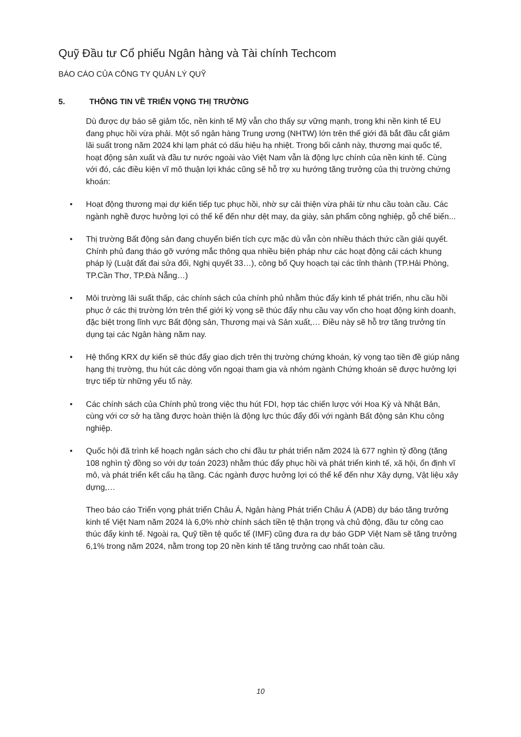Quỹ Đầu tư Cổ phiếu Ngân hàng và Tài chính Techcom
BÁO CÁO CỦA CÔNG TY QUẢN LÝ QUỸ
5. THÔNG TIN VỀ TRIỂN VỌNG THỊ TRƯỜNG
Dù được dự báo sẽ giảm tốc, nền kinh tế Mỹ vẫn cho thấy sự vững mạnh, trong khi nền kinh tế EU đang phục hồi vừa phải. Một số ngân hàng Trung ương (NHTW) lớn trên thế giới đã bắt đầu cắt giảm lãi suất trong năm 2024 khi lạm phát có dấu hiệu hạ nhiệt. Trong bối cảnh này, thương mại quốc tế, hoạt động sản xuất và đầu tư nước ngoài vào Việt Nam vẫn là động lực chính của nền kinh tế. Cùng với đó, các điều kiện vĩ mô thuận lợi khác cũng sẽ hỗ trợ xu hướng tăng trưởng của thị trường chứng khoán:
• Hoạt động thương mại dự kiến tiếp tục phục hồi, nhờ sự cải thiện vừa phải từ nhu cầu toàn cầu. Các ngành nghề được hưởng lợi có thể kể đến như dệt may, da giày, sản phẩm công nghiệp, gỗ chế biến...
• Thị trường Bất động sản đang chuyển biến tích cực mặc dù vẫn còn nhiều thách thức cần giải quyết. Chính phủ đang tháo gỡ vướng mắc thông qua nhiều biện pháp như các hoạt động cải cách khung pháp lý (Luật đất đai sửa đổi, Nghị quyết 33…), công bố Quy hoạch tại các tỉnh thành (TP.Hải Phòng, TP.Cần Thơ, TP.Đà Nẵng…)
• Môi trường lãi suất thấp, các chính sách của chính phủ nhằm thúc đẩy kinh tế phát triển, nhu cầu hồi phục ở các thị trường lớn trên thế giới kỳ vọng sẽ thúc đẩy nhu cầu vay vốn cho hoạt động kinh doanh, đặc biệt trong lĩnh vực Bất động sản, Thương mại và Sản xuất,… Điều này sẽ hỗ trợ tăng trưởng tín dụng tại các Ngân hàng năm nay.
• Hệ thống KRX dự kiến sẽ thúc đẩy giao dịch trên thị trường chứng khoán, kỳ vọng tạo tiền đề giúp nâng hạng thị trường, thu hút các dòng vốn ngoại tham gia và nhóm ngành Chứng khoán sẽ được hưởng lợi trực tiếp từ những yếu tố này.
• Các chính sách của Chính phủ trong việc thu hút FDI, hợp tác chiến lược với Hoa Kỳ và Nhật Bản, cùng với cơ sở hạ tầng được hoàn thiện là động lực thúc đẩy đối với ngành Bất động sản Khu công nghiệp.
• Quốc hội đã trình kế hoạch ngân sách cho chi đầu tư phát triển năm 2024 là 677 nghìn tỷ đồng (tăng 108 nghìn tỷ đồng so với dự toán 2023) nhằm thúc đẩy phục hồi và phát triển kinh tế, xã hội, ổn định vĩ mô, và phát triển kết cấu hạ tầng. Các ngành được hưởng lợi có thể kể đến như Xây dựng, Vật liệu xây dựng,…
Theo báo cáo Triển vọng phát triển Châu Á, Ngân hàng Phát triển Châu Á (ADB) dự báo tăng trưởng kinh tế Việt Nam năm 2024 là 6,0% nhờ chính sách tiền tệ thận trọng và chủ động, đầu tư công cao thúc đẩy kinh tế. Ngoài ra, Quỹ tiền tệ quốc tế (IMF) cũng đưa ra dự báo GDP Việt Nam sẽ tăng trưởng 6,1% trong năm 2024, nằm trong top 20 nền kinh tế tăng trưởng cao nhất toàn cầu.
10